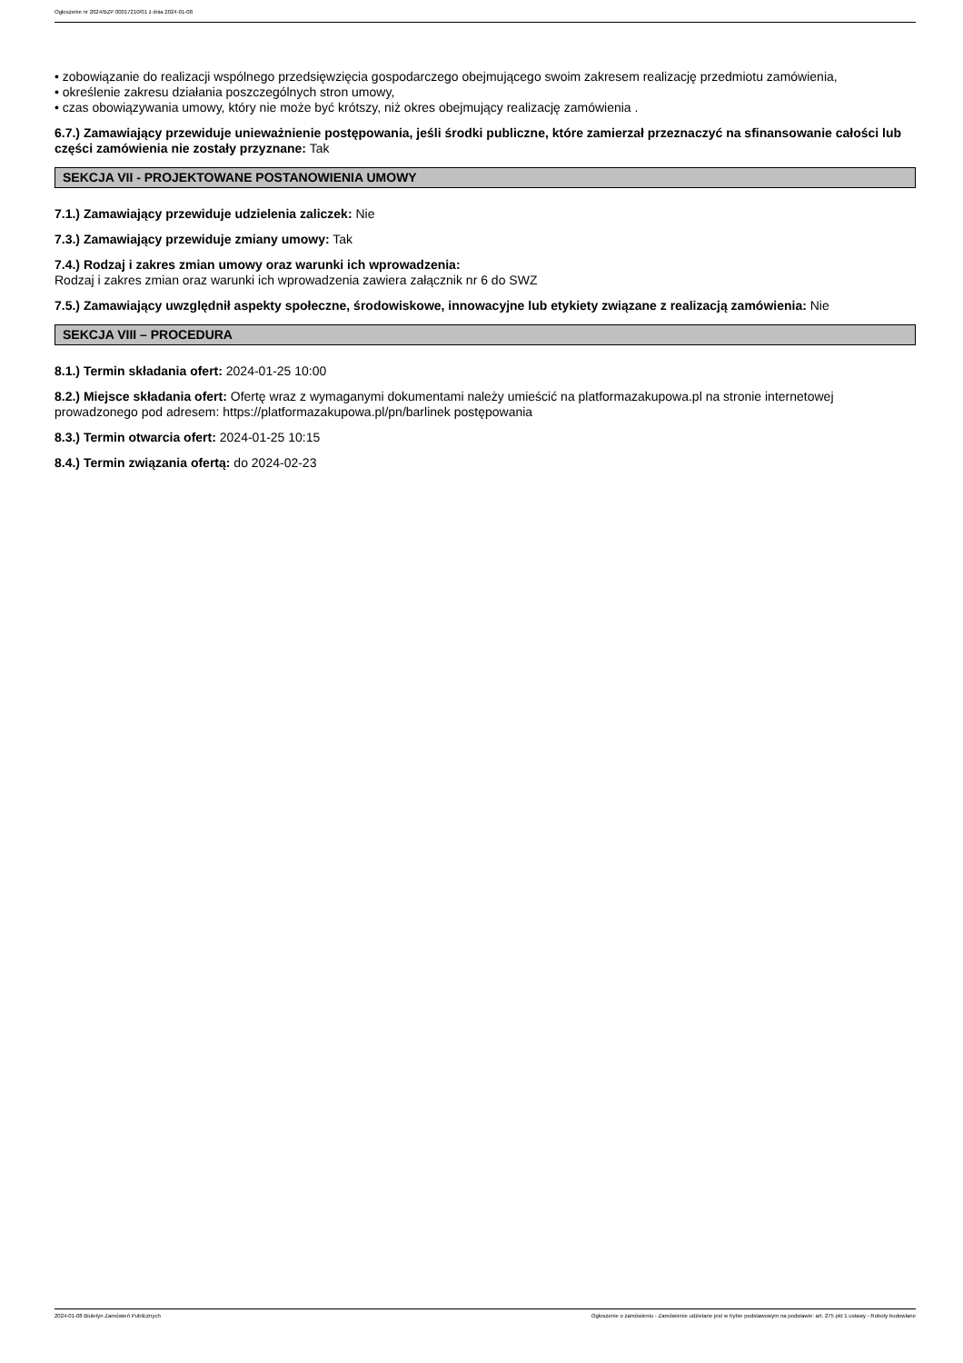Ogłoszenie nr 2024/BZP 00017210/01 z dnia 2024-01-08
• zobowiązanie do realizacji wspólnego przedsięwzięcia gospodarczego obejmującego swoim zakresem realizację przedmiotu zamówienia,
• określenie zakresu działania poszczególnych stron umowy,
• czas obowiązywania umowy, który nie może być krótszy, niż okres obejmujący realizację zamówienia .
6.7.) Zamawiający przewiduje unieważnienie postępowania, jeśli środki publiczne, które zamierzał przeznaczyć na sfinansowanie całości lub części zamówienia nie zostały przyznane: Tak
SEKCJA VII - PROJEKTOWANE POSTANOWIENIA UMOWY
7.1.) Zamawiający przewiduje udzielenia zaliczek: Nie
7.3.) Zamawiający przewiduje zmiany umowy: Tak
7.4.) Rodzaj i zakres zmian umowy oraz warunki ich wprowadzenia:
Rodzaj i zakres zmian oraz warunki ich wprowadzenia zawiera załącznik nr 6 do SWZ
7.5.) Zamawiający uwzględnił aspekty społeczne, środowiskowe, innowacyjne lub etykiety związane z realizacją zamówienia: Nie
SEKCJA VIII – PROCEDURA
8.1.) Termin składania ofert: 2024-01-25 10:00
8.2.) Miejsce składania ofert: Ofertę wraz z wymaganymi dokumentami należy umieścić na platformazakupowa.pl na stronie internetowej prowadzonego pod adresem: https://platformazakupowa.pl/pn/barlinek postępowania
8.3.) Termin otwarcia ofert: 2024-01-25 10:15
8.4.) Termin związania ofertą: do 2024-02-23
2024-01-08 Biuletyn Zamówień Publicznych Ogłoszenie o zamówieniu - Zamówienie udzielane jest w trybie podstawowym na podstawie: art. 275 pkt 1 ustawy - Roboty budowlane